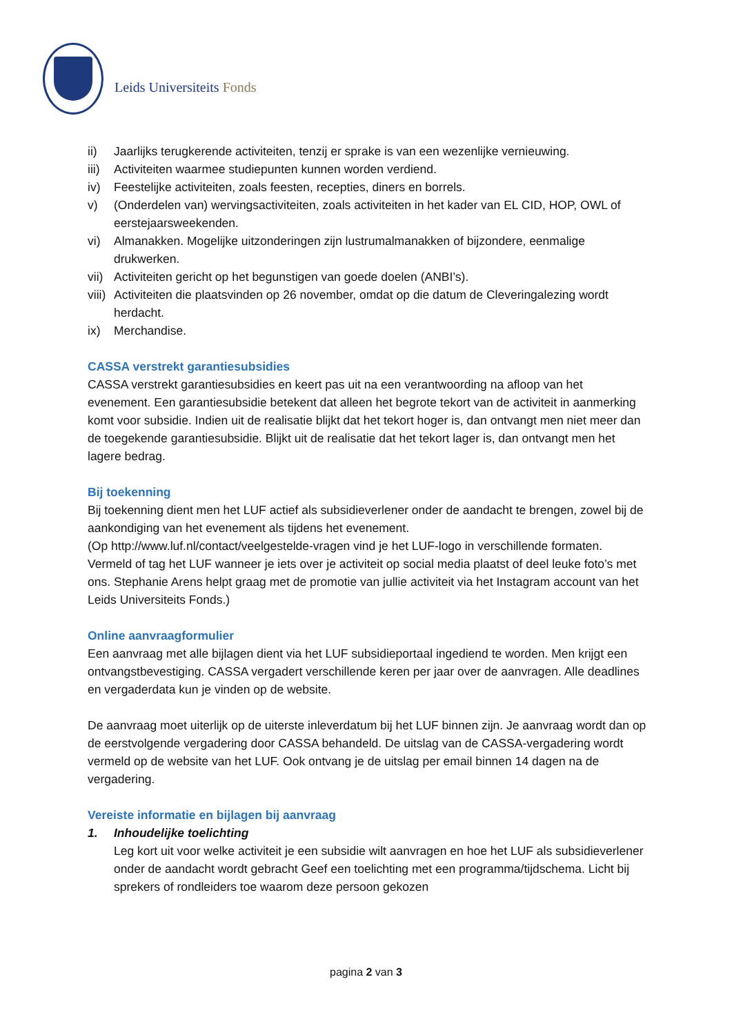Leids Universiteits Fonds
ii) Jaarlijks terugkerende activiteiten, tenzij er sprake is van een wezenlijke vernieuwing.
iii) Activiteiten waarmee studiepunten kunnen worden verdiend.
iv) Feestelijke activiteiten, zoals feesten, recepties, diners en borrels.
v) (Onderdelen van) wervingsactiviteiten, zoals activiteiten in het kader van EL CID, HOP, OWL of eerstejaarsweekenden.
vi) Almanakken. Mogelijke uitzonderingen zijn lustrumalmanakken of bijzondere, eenmalige drukwerken.
vii) Activiteiten gericht op het begunstigen van goede doelen (ANBI’s).
viii) Activiteiten die plaatsvinden op 26 november, omdat op die datum de Cleveringalezing wordt herdacht.
ix) Merchandise.
CASSA verstrekt garantiesubsidies
CASSA verstrekt garantiesubsidies en keert pas uit na een verantwoording na afloop van het evenement. Een garantiesubsidie betekent dat alleen het begrote tekort van de activiteit in aanmerking komt voor subsidie. Indien uit de realisatie blijkt dat het tekort hoger is, dan ontvangt men niet meer dan de toegekende garantiesubsidie. Blijkt uit de realisatie dat het tekort lager is, dan ontvangt men het lagere bedrag.
Bij toekenning
Bij toekenning dient men het LUF actief als subsidieverlener onder de aandacht te brengen, zowel bij de aankondiging van het evenement als tijdens het evenement.
(Op http://www.luf.nl/contact/veelgestelde-vragen vind je het LUF-logo in verschillende formaten. Vermeld of tag het LUF wanneer je iets over je activiteit op social media plaatst of deel leuke foto’s met ons. Stephanie Arens helpt graag met de promotie van jullie activiteit via het Instagram account van het Leids Universiteits Fonds.)
Online aanvraagformulier
Een aanvraag met alle bijlagen dient via het LUF subsidieportaal ingediend te worden. Men krijgt een ontvangstbevestiging. CASSA vergadert verschillende keren per jaar over de aanvragen. Alle deadlines en vergaderdata kun je vinden op de website.
De aanvraag moet uiterlijk op de uiterste inleverdatum bij het LUF binnen zijn. Je aanvraag wordt dan op de eerstvolgende vergadering door CASSA behandeld. De uitslag van de CASSA-vergadering wordt vermeld op de website van het LUF. Ook ontvang je de uitslag per email binnen 14 dagen na de vergadering.
Vereiste informatie en bijlagen bij aanvraag
1. Inhoudelijke toelichting
Leg kort uit voor welke activiteit je een subsidie wilt aanvragen en hoe het LUF als subsidieverlener onder de aandacht wordt gebracht Geef een toelichting met een programma/tijdschema. Licht bij sprekers of rondleiders toe waarom deze persoon gekozen
pagina 2 van 3